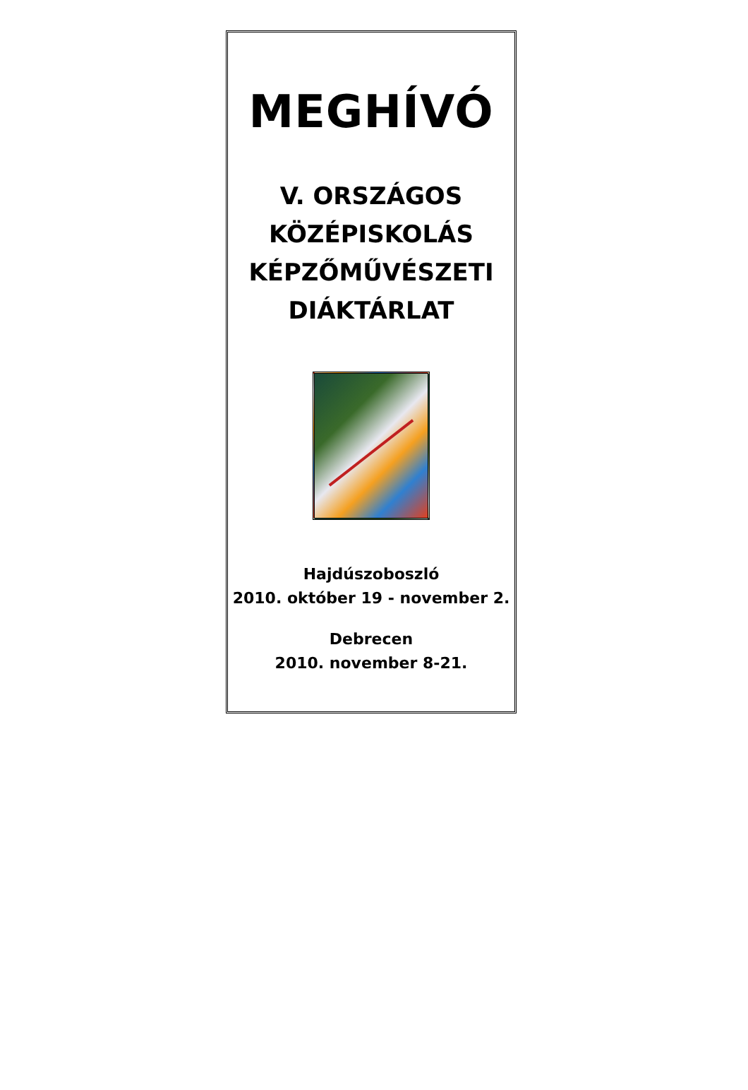MEGHÍVÓ
V. ORSZÁGOS
KÖZÉPISKOLÁS
KÉPZŐMŰVÉSZETI
DIÁKTÁRLAT
Hajdúszoboszló
2010. október 19 - november 2.
Debrecen
2010. november 8-21.